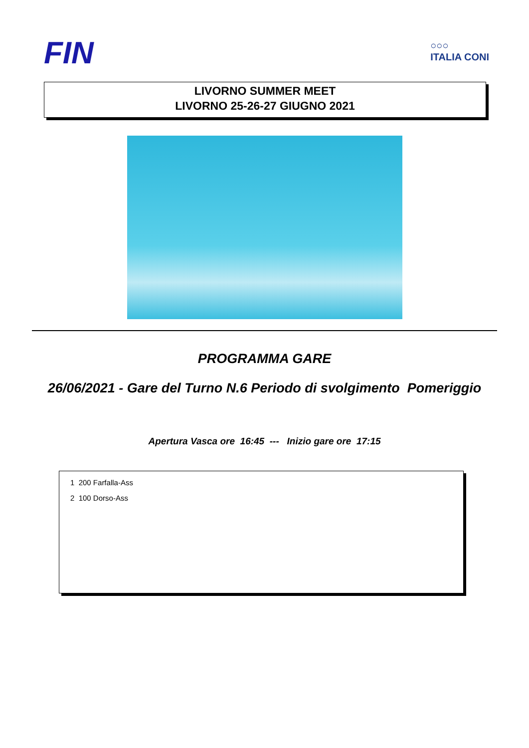FIN
○○○
ITALIA CONI
LIVORNO SUMMER MEET
LIVORNO 25-26-27 GIUGNO 2021
PROGRAMMA GARE
26/06/2021 - Gare del Turno N.6 Periodo di svolgimento Pomeriggio
Apertura Vasca ore 16:45 --- Inizio gare ore 17:15
1 200 Farfalla-Ass
2 100 Dorso-Ass